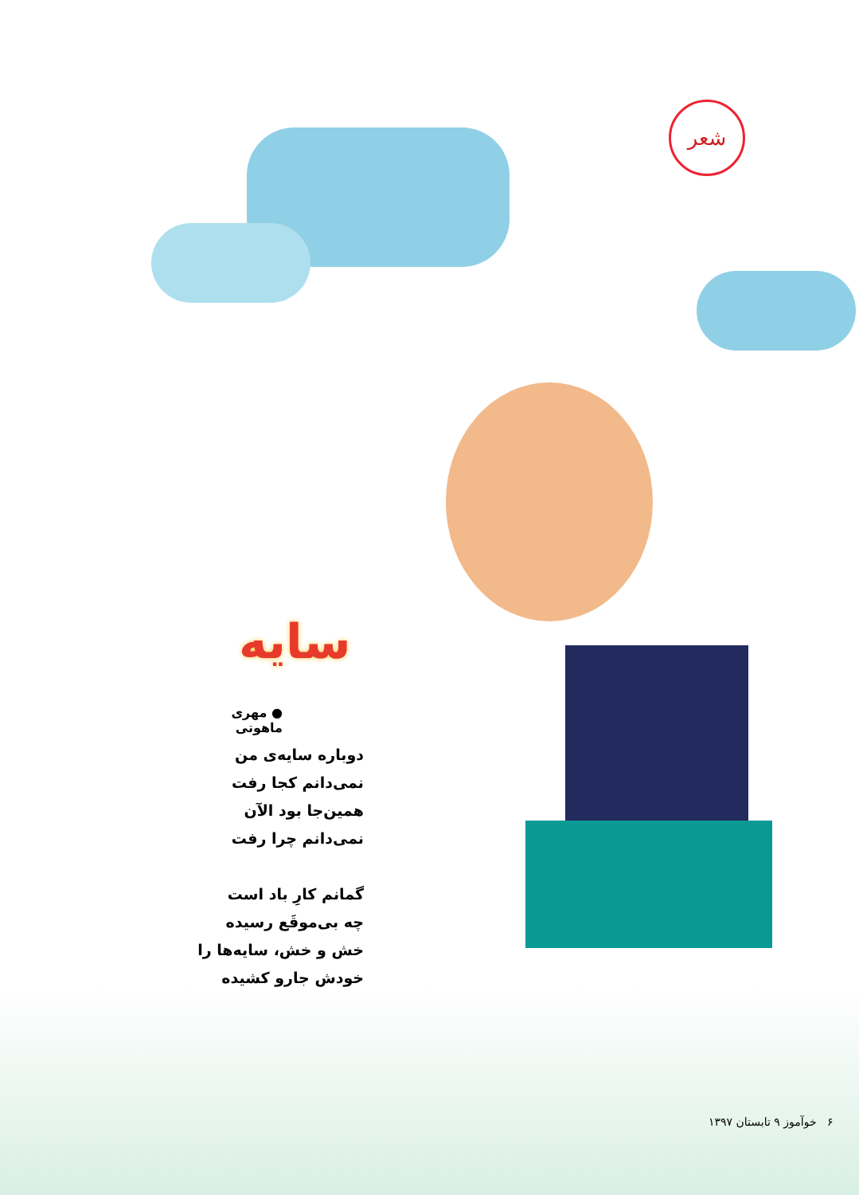شعر
سایه
● مهری ماهوتی
دوباره سایه‌ی من
نمی‌دانم کجا رفت
همین‌جا بود الآن
نمی‌دانم چرا رفت
گمانم کارِ باد است
چه بی‌موقَع رسیده
خش و خش، سایه‌ها را
خودش جارو کشیده
۶ خوآموز ۹ تابستان ۱۳۹۷